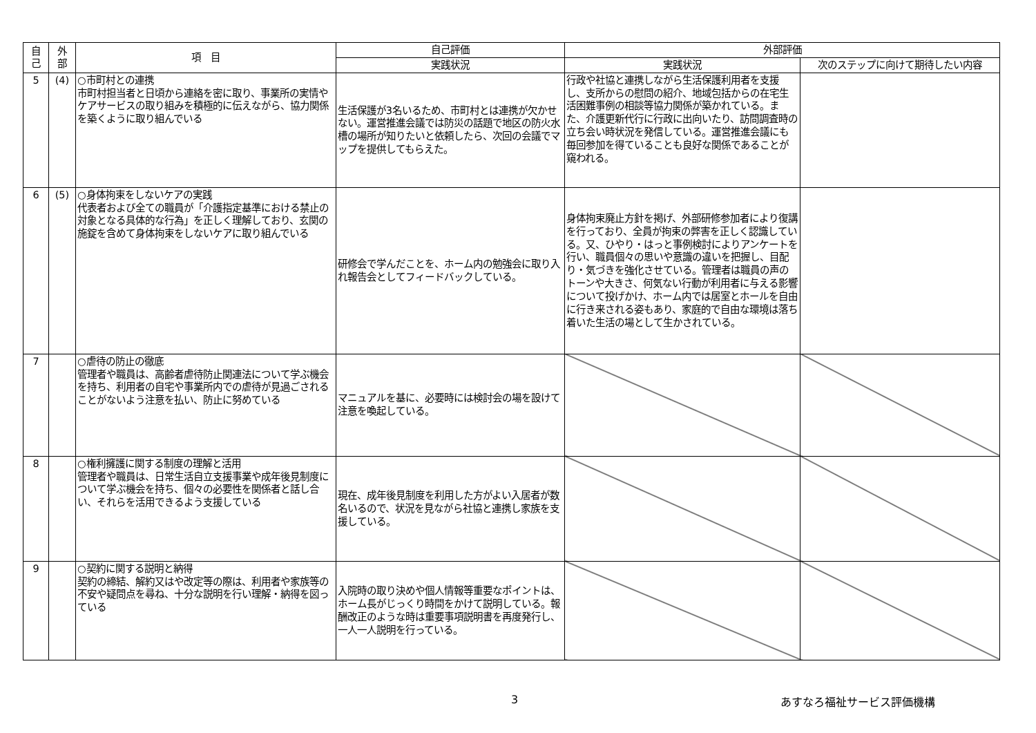| 自 己 | 外 部 | 項 目 | 自己評価 | 外部評価 | |
| --- | --- | --- | --- | --- | --- |
| | | | 実践状況 | 実践状況 | 次のステップに向けて期待したい内容 |
| 5 | (4) | ○市町村との連携 市町村担当者と日頃から連絡を密に取り、事業所の実情やケアサービスの取り組みを積極的に伝えながら、協力関係を築くように取り組んでいる | 生活保護が3名いるため、市町村とは連携が欠かせない。運営推進会議では防災の話題で地区の防火水槽の場所が知りたいと依頼したら、次回の会議でマップを提供してもらえた。 | 行政や社協と連携しながら生活保護利用者を支援し、支所からの慰問の紹介、地域包括からの在宅生活困難事例の相談等協力関係が築かれている。また、介護更新代行に行政に出向いたり、訪問調査時の立ち会い時状況を発信している。運営推進会議にも毎回参加を得ていることも良好な関係であることが窺われる。 | |
| 6 | (5) | ○身体拘束をしないケアの実践 代表者および全ての職員が「介護指定基準における禁止の対象となる具体的な行為」を正しく理解しており、玄関の施錠を含めて身体拘束をしないケアに取り組んでいる | 研修会で学んだことを、ホーム内の勉強会に取り入れ報告会としてフィードバックしている。 | 身体拘束廃止方針を掲げ、外部研修参加者により復講を行っており、全員が拘束の弊害を正しく認識している。又、ひやり・はっと事例検討によりアンケートを行い、職員個々の思いや意識の違いを把握し、目配り・気づきを強化させている。管理者は職員の声のトーンや大きさ、何気ない行動が利用者に与える影響について投げかけ、ホーム内では居室とホールを自由に行き来される姿もあり、家庭的で自由な環境は落ち着いた生活の場として生かされている。 | |
| 7 | | ○虐待の防止の徹底 管理者や職員は、高齢者虐待防止関連法について学ぶ機会を持ち、利用者の自宅や事業所内での虐待が見過ごされることがないよう注意を払い、防止に努めている | マニュアルを基に、必要時には検討会の場を設けて注意を喚起している。 | | |
| 8 | | ○権利擁護に関する制度の理解と活用 管理者や職員は、日常生活自立支援事業や成年後見制度について学ぶ機会を持ち、個々の必要性を関係者と話し合い、それらを活用できるよう支援している | 現在、成年後見制度を利用した方がよい入居者が数名いるので、状況を見ながら社協と連携し家族を支援している。 | | |
| 9 | | ○契約に関する説明と納得 契約の締結、解約又はや改定等の際は、利用者や家族等の不安や疑問点を尋ね、十分な説明を行い理解・納得を図っている | 入院時の取り決めや個人情報等重要なポイントは、ホーム長がじっくり時間をかけて説明している。報酬改正のような時は重要事項説明書を再度発行し、一人一人説明を行っている。 | | |
3 あすなろ福祉サービス評価機構